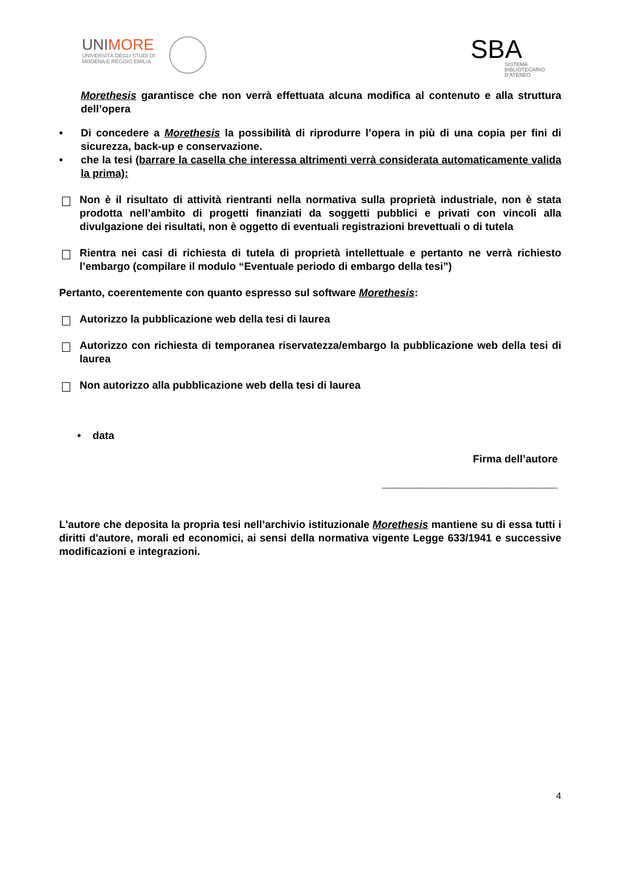UNIMORE
UNIVERSITÀ DEGLI STUDI DI
MODENA E REGGIO EMILIA
SBA
SISTEMA
BIBLIOTECARIO
D'ATENEO
Morethesis garantisce che non verrà effettuata alcuna modifica al contenuto e alla struttura dell’opera
• Di concedere a Morethesis la possibilità di riprodurre l’opera in più di una copia per fini di sicurezza, back-up e conservazione.
• che la tesi (barrare la casella che interessa altrimenti verrà considerata automaticamente valida la prima):
Non è il risultato di attività rientranti nella normativa sulla proprietà industriale, non è stata prodotta nell’ambito di progetti finanziati da soggetti pubblici e privati con vincoli alla divulgazione dei risultati, non è oggetto di eventuali registrazioni brevettuali o di tutela
Rientra nei casi di richiesta di tutela di proprietà intellettuale e pertanto ne verrà richiesto l’embargo (compilare il modulo “Eventuale periodo di embargo della tesi”)
Pertanto, coerentemente con quanto espresso sul software Morethesis:
Autorizzo la pubblicazione web della tesi di laurea
Autorizzo con richiesta di temporanea riservatezza/embargo la pubblicazione web della tesi di laurea
Non autorizzo alla pubblicazione web della tesi di laurea
• data
Firma dell’autore
______________________________
L'autore che deposita la propria tesi nell’archivio istituzionale Morethesis mantiene su di essa tutti i diritti d'autore, morali ed economici, ai sensi della normativa vigente Legge 633/1941 e successive modificazioni e integrazioni.
4